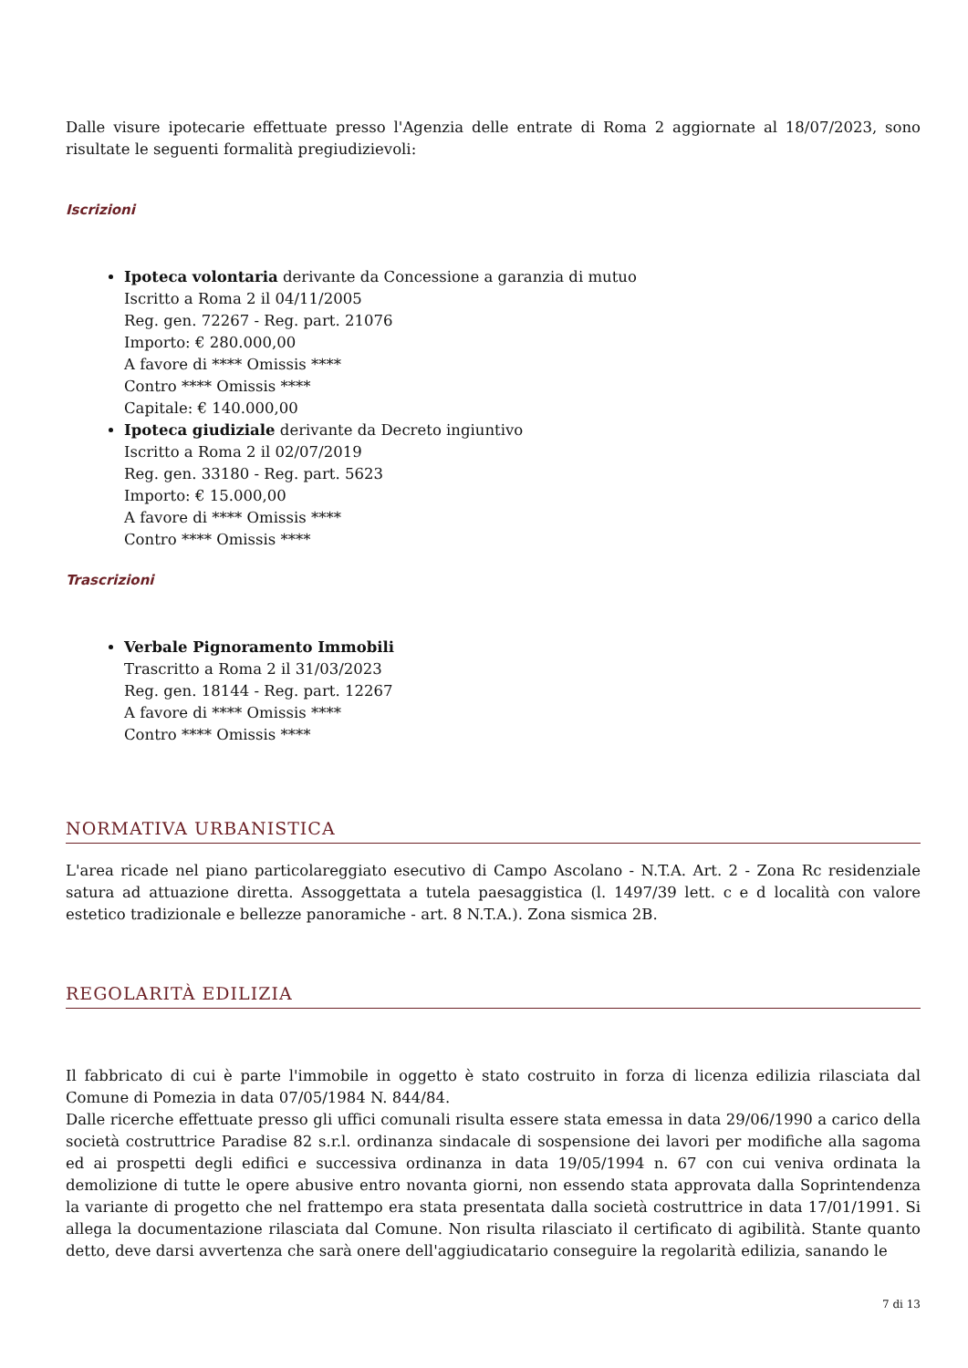Dalle visure ipotecarie effettuate presso l'Agenzia delle entrate di Roma 2 aggiornate al 18/07/2023, sono risultate le seguenti formalità pregiudizievoli:
Iscrizioni
Ipoteca volontaria derivante da Concessione a garanzia di mutuo
Iscritto a Roma 2 il 04/11/2005
Reg. gen. 72267 - Reg. part. 21076
Importo: € 280.000,00
A favore di **** Omissis ****
Contro **** Omissis ****
Capitale: € 140.000,00
Ipoteca giudiziale derivante da Decreto ingiuntivo
Iscritto a Roma 2 il 02/07/2019
Reg. gen. 33180 - Reg. part. 5623
Importo: € 15.000,00
A favore di **** Omissis ****
Contro **** Omissis ****
Trascrizioni
Verbale Pignoramento Immobili
Trascritto a Roma 2 il 31/03/2023
Reg. gen. 18144 - Reg. part. 12267
A favore di **** Omissis ****
Contro **** Omissis ****
NORMATIVA URBANISTICA
L'area ricade nel piano particolareggiato esecutivo di Campo Ascolano - N.T.A. Art. 2 - Zona Rc residenziale satura ad attuazione diretta. Assoggettata a tutela paesaggistica (l. 1497/39 lett. c e d località con valore estetico tradizionale e bellezze panoramiche - art. 8 N.T.A.). Zona sismica 2B.
REGOLARITÀ EDILIZIA
Il fabbricato di cui è parte l'immobile in oggetto è stato costruito in forza di licenza edilizia rilasciata dal Comune di Pomezia in data 07/05/1984 N. 844/84.
Dalle ricerche effettuate presso gli uffici comunali risulta essere stata emessa in data 29/06/1990 a carico della società costruttrice Paradise 82 s.r.l. ordinanza sindacale di sospensione dei lavori per modifiche alla sagoma ed ai prospetti degli edifici e successiva ordinanza in data 19/05/1994 n. 67 con cui veniva ordinata la demolizione di tutte le opere abusive entro novanta giorni, non essendo stata approvata dalla Soprintendenza la variante di progetto che nel frattempo era stata presentata dalla società costruttrice in data 17/01/1991. Si allega la documentazione rilasciata dal Comune. Non risulta rilasciato il certificato di agibilità. Stante quanto detto, deve darsi avvertenza che sarà onere dell'aggiudicatario conseguire la regolarità edilizia, sanando le
7 di 13